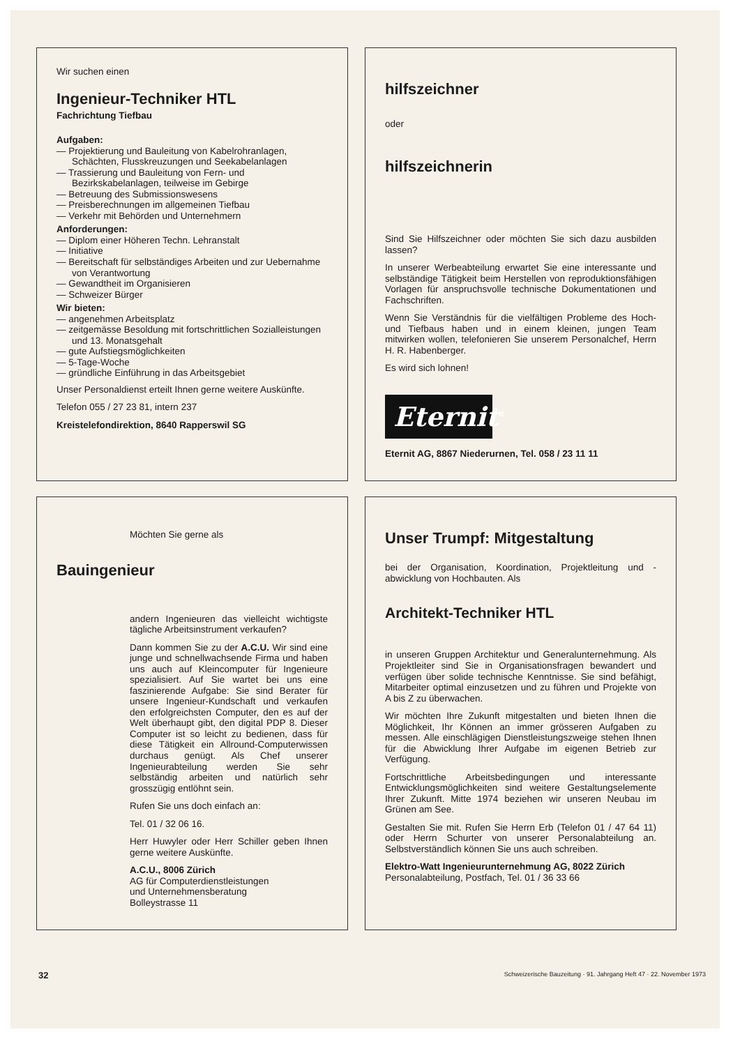Wir suchen einen
Ingenieur-Techniker HTL
Fachrichtung Tiefbau
Aufgaben:
— Projektierung und Bauleitung von Kabelrohranlagen, Schächten, Flusskreuzungen und Seekabelanlagen
— Trassierung und Bauleitung von Fern- und Bezirkskabelanlagen, teilweise im Gebirge
— Betreuung des Submissionswesens
— Preisberechnungen im allgemeinen Tiefbau
— Verkehr mit Behörden und Unternehmern
Anforderungen:
— Diplom einer Höheren Techn. Lehranstalt
— Initiative
— Bereitschaft für selbständiges Arbeiten und zur Uebernahme von Verantwortung
— Gewandtheit im Organisieren
— Schweizer Bürger
Wir bieten:
— angenehmen Arbeitsplatz
— zeitgemässe Besoldung mit fortschrittlichen Sozialleistungen und 13. Monatsgehalt
— gute Aufstiegsmöglichkeiten
— 5-Tage-Woche
— gründliche Einführung in das Arbeitsgebiet
Unser Personaldienst erteilt Ihnen gerne weitere Auskünfte.
Telefon 055 / 27 23 81, intern 237
Kreistelefondirektion, 8640 Rapperswil SG
hilfszeichner
oder
hilfszeichnerin
Sind Sie Hilfszeichner oder möchten Sie sich dazu ausbilden lassen?
In unserer Werbeabteilung erwartet Sie eine interessante und selbständige Tätigkeit beim Herstellen von reproduktionsfähigen Vorlagen für anspruchsvolle technische Dokumentationen und Fachschriften.
Wenn Sie Verständnis für die vielfältigen Probleme des Hoch- und Tiefbaus haben und in einem kleinen, jungen Team mitwirken wollen, telefonieren Sie unserem Personalchef, Herrn H. R. Habenberger.
Es wird sich lohnen!
Eternit<sup>R</sup>
Eternit AG, 8867 Niederurnen, Tel. 058 / 23 11 11
Möchten Sie gerne als
Bauingenieur
andern Ingenieuren das vielleicht wichtigste tägliche Arbeitsinstrument verkaufen?
Dann kommen Sie zu der A.C.U. Wir sind eine junge und schnellwachsende Firma und haben uns auch auf Kleincomputer für Ingenieure spezialisiert. Auf Sie wartet bei uns eine faszinierende Aufgabe: Sie sind Berater für unsere Ingenieur-Kundschaft und verkaufen den erfolgreichsten Computer, den es auf der Welt überhaupt gibt, den digital PDP 8. Dieser Computer ist so leicht zu bedienen, dass für diese Tätigkeit ein Allround-Computerwissen durchaus genügt. Als Chef unserer Ingenieurabteilung werden Sie sehr selbständig arbeiten und natürlich sehr grosszügig entlöhnt sein.
Rufen Sie uns doch einfach an:
Tel. 01 / 32 06 16.
Herr Huwyler oder Herr Schiller geben Ihnen gerne weitere Auskünfte.
A.C.U., 8006 Zürich
AG für Computerdienstleistungen
und Unternehmensberatung
Bolleystrasse 11
Unser Trumpf: Mitgestaltung
bei der Organisation, Koordination, Projektleitung und -abwicklung von Hochbauten. Als
Architekt-Techniker HTL
in unseren Gruppen Architektur und Generalunternehmung. Als Projektleiter sind Sie in Organisationsfragen bewandert und verfügen über solide technische Kenntnisse. Sie sind befähigt, Mitarbeiter optimal einzusetzen und zu führen und Projekte von A bis Z zu überwachen.
Wir möchten Ihre Zukunft mitgestalten und bieten Ihnen die Möglichkeit, Ihr Können an immer grösseren Aufgaben zu messen. Alle einschlägigen Dienstleistungszweige stehen Ihnen für die Abwicklung Ihrer Aufgabe im eigenen Betrieb zur Verfügung.
Fortschrittliche Arbeitsbedingungen und interessante Entwicklungsmöglichkeiten sind weitere Gestaltungselemente Ihrer Zukunft. Mitte 1974 beziehen wir unseren Neubau im Grünen am See.
Gestalten Sie mit. Rufen Sie Herrn Erb (Telefon 01 / 47 64 11) oder Herrn Schurter von unserer Personalabteilung an. Selbstverständlich können Sie uns auch schreiben.
Elektro-Watt Ingenieurunternehmung AG, 8022 Zürich
Personalabteilung, Postfach, Tel. 01 / 36 33 66
32 Schweizerische Bauzeitung · 91. Jahrgang Heft 47 · 22. November 1973